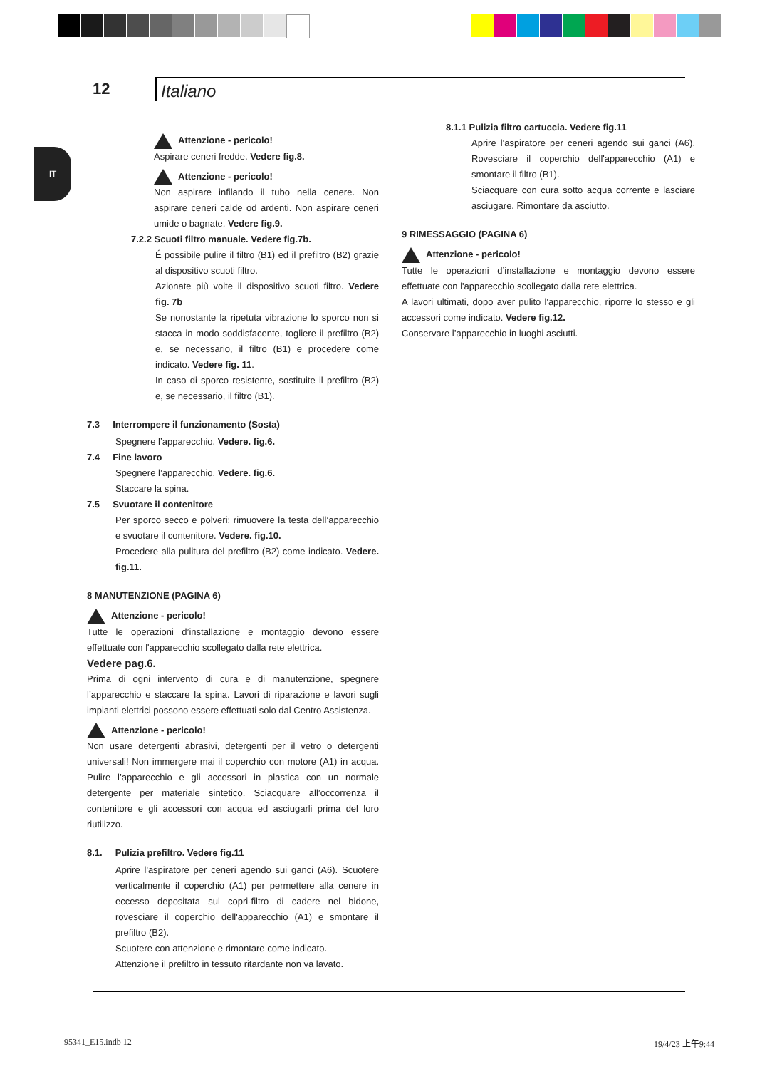12 Italiano
IT
Attenzione - pericolo!
Aspirare ceneri fredde. Vedere fig.8.
Attenzione - pericolo!
Non aspirare infilando il tubo nella cenere. Non aspirare ceneri calde od ardenti. Non aspirare ceneri umide o bagnate. Vedere fig.9.
7.2.2 Scuoti filtro manuale. Vedere fig.7b.
É possibile pulire il filtro (B1) ed il prefiltro (B2) grazie al dispositivo scuoti filtro.
Azionate più volte il dispositivo scuoti filtro. Vedere fig. 7b
Se nonostante la ripetuta vibrazione lo sporco non si stacca in modo soddisfacente, togliere il prefiltro (B2) e, se necessario, il filtro (B1) e procedere come indicato. Vedere fig. 11.
In caso di sporco resistente, sostituite il prefiltro (B2) e, se necessario, il filtro (B1).
7.3 Interrompere il funzionamento (Sosta)
Spegnere l’apparecchio. Vedere. fig.6.
7.4 Fine lavoro
Spegnere l’apparecchio. Vedere. fig.6.
Staccare la spina.
7.5 Svuotare il contenitore
Per sporco secco e polveri: rimuovere la testa dell’apparecchio e svuotare il contenitore. Vedere. fig.10.
Procedere alla pulitura del prefiltro (B2) come indicato. Vedere. fig.11.
8 MANUTENZIONE (PAGINA 6)
Attenzione - pericolo!
Tutte le operazioni d’installazione e montaggio devono essere effettuate con l'apparecchio scollegato dalla rete elettrica.
Vedere pag.6.
Prima di ogni intervento di cura e di manutenzione, spegnere l’apparecchio e staccare la spina. Lavori di riparazione e lavori sugli impianti elettrici possono essere effettuati solo dal Centro Assistenza.
Attenzione - pericolo!
Non usare detergenti abrasivi, detergenti per il vetro o detergenti universali! Non immergere mai il coperchio con motore (A1) in acqua. Pulire l’apparecchio e gli accessori in plastica con un normale detergente per materiale sintetico. Sciacquare all’occorrenza il contenitore e gli accessori con acqua ed asciugarli prima del loro riutilizzo.
8.1. Pulizia prefiltro. Vedere fig.11
Aprire l'aspiratore per ceneri agendo sui ganci (A6). Scuotere verticalmente il coperchio (A1) per permettere alla cenere in eccesso depositata sul copri-filtro di cadere nel bidone, rovesciare il coperchio dell'apparecchio (A1) e smontare il prefiltro (B2).
Scuotere con attenzione e rimontare come indicato.
Attenzione il prefiltro in tessuto ritardante non va lavato.
8.1.1 Pulizia filtro cartuccia. Vedere fig.11
Aprire l'aspiratore per ceneri agendo sui ganci (A6). Rovesciare il coperchio dell'apparecchio (A1) e smontare il filtro (B1).
Sciacquare con cura sotto acqua corrente e lasciare asciugare. Rimontare da asciutto.
9 RIMESSAGGIO (PAGINA 6)
Attenzione - pericolo!
Tutte le operazioni d’installazione e montaggio devono essere effettuate con l'apparecchio scollegato dalla rete elettrica.
A lavori ultimati, dopo aver pulito l'apparecchio, riporre lo stesso e gli accessori come indicato. Vedere fig.12.
Conservare l’apparecchio in luoghi asciutti.
95341_E15.indb 12 19/4/23 上午9:44